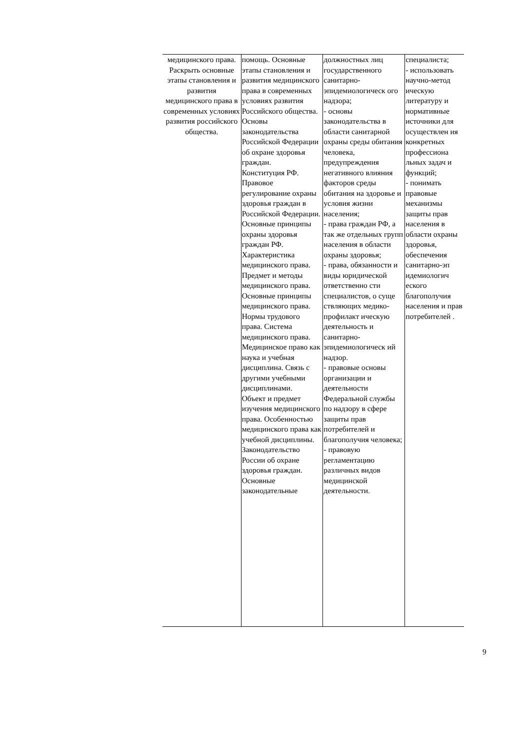| медицинского права. Раскрыть основные этапы становления и развития медицинского права в современных условиях развития российского общества. | помощь. Основные этапы становления и развития медицинского права в современных условиях развития Российского общества. Основы законодательства Российской Федерации об охране здоровья граждан. Конституция РФ. Правовое регулирование охраны здоровья граждан в Российской Федерации. Основные принципы охраны здоровья граждан РФ. Характеристика медицинского права. Предмет и методы медицинского права. Основные принципы медицинского права. Нормы трудового права. Система медицинского права. Медицинское право как наука и учебная дисциплина. Связь с другими учебными дисциплинами. Объект и предмет изучения медицинского права. Особенностью медицинского права как учебной дисциплины. Законодательство России об охране здоровья граждан. Основные законодательные | должностных лиц государственного санитарно-эпидемиологическ ого надзора; - основы законодательства в области санитарной охраны среды обитания человека, предупреждения негативного влияния факторов среды обитания на здоровье и условия жизни населения; - права граждан РФ, а так же отдельных групп населения в области охраны здоровья; - права, обязанности и виды юридической ответственно сти специалистов, о суще ствляющих медико-профилакт ическую деятельность и санитарно-эпидемиологическ ий надзор. - правовые основы организации и деятельности Федеральной службы по надзору в сфере защиты прав потребителей и благополучия человека; - правовую регламентацию различных видов медицинской деятельности. | специалиста; - использовать научно-метод ическую литературу и нормативные источники для осуществлен ия конкретных профессиона льных задач и функций; - понимать правовые механизмы защиты прав населения в области охраны здоровья, обеспечения санитарно-эп идемиологич еского благополучия населения и прав потребителей . |
9